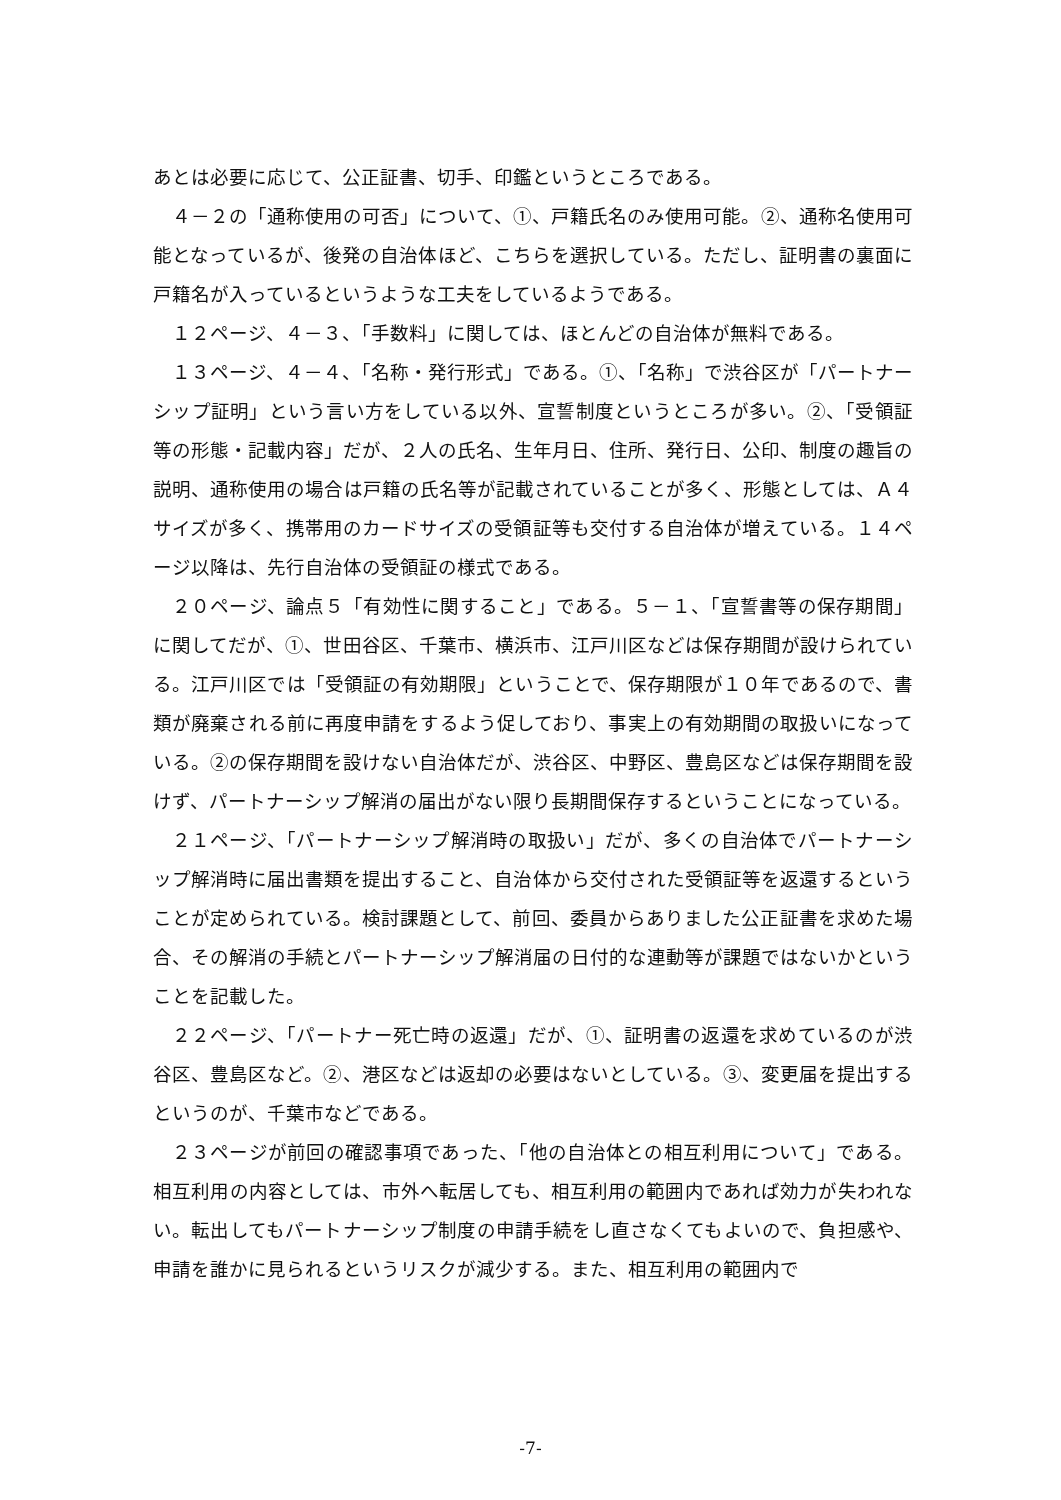あとは必要に応じて、公正証書、切手、印鑑というところである。
４－２の「通称使用の可否」について、①、戸籍氏名のみ使用可能。②、通称名使用可能となっているが、後発の自治体ほど、こちらを選択している。ただし、証明書の裏面に戸籍名が入っているというような工夫をしているようである。
１２ページ、４－３、「手数料」に関しては、ほとんどの自治体が無料である。
１３ページ、４－４、「名称・発行形式」である。①、「名称」で渋谷区が「パートナーシップ証明」という言い方をしている以外、宣誓制度というところが多い。②、「受領証等の形態・記載内容」だが、２人の氏名、生年月日、住所、発行日、公印、制度の趣旨の説明、通称使用の場合は戸籍の氏名等が記載されていることが多く、形態としては、Ａ４サイズが多く、携帯用のカードサイズの受領証等も交付する自治体が増えている。１４ページ以降は、先行自治体の受領証の様式である。
２０ページ、論点５「有効性に関すること」である。５－１、「宣誓書等の保存期間」に関してだが、①、世田谷区、千葉市、横浜市、江戸川区などは保存期間が設けられている。江戸川区では「受領証の有効期限」ということで、保存期限が１０年であるので、書類が廃棄される前に再度申請をするよう促しており、事実上の有効期間の取扱いになっている。②の保存期間を設けない自治体だが、渋谷区、中野区、豊島区などは保存期間を設けず、パートナーシップ解消の届出がない限り長期間保存するということになっている。
２１ページ、「パートナーシップ解消時の取扱い」だが、多くの自治体でパートナーシップ解消時に届出書類を提出すること、自治体から交付された受領証等を返還するということが定められている。検討課題として、前回、委員からありました公正証書を求めた場合、その解消の手続とパートナーシップ解消届の日付的な連動等が課題ではないかということを記載した。
２２ページ、「パートナー死亡時の返還」だが、①、証明書の返還を求めているのが渋谷区、豊島区など。②、港区などは返却の必要はないとしている。③、変更届を提出するというのが、千葉市などである。
２３ページが前回の確認事項であった、「他の自治体との相互利用について」である。相互利用の内容としては、市外へ転居しても、相互利用の範囲内であれば効力が失われない。転出してもパートナーシップ制度の申請手続をし直さなくてもよいので、負担感や、申請を誰かに見られるというリスクが減少する。また、相互利用の範囲内で
-7-